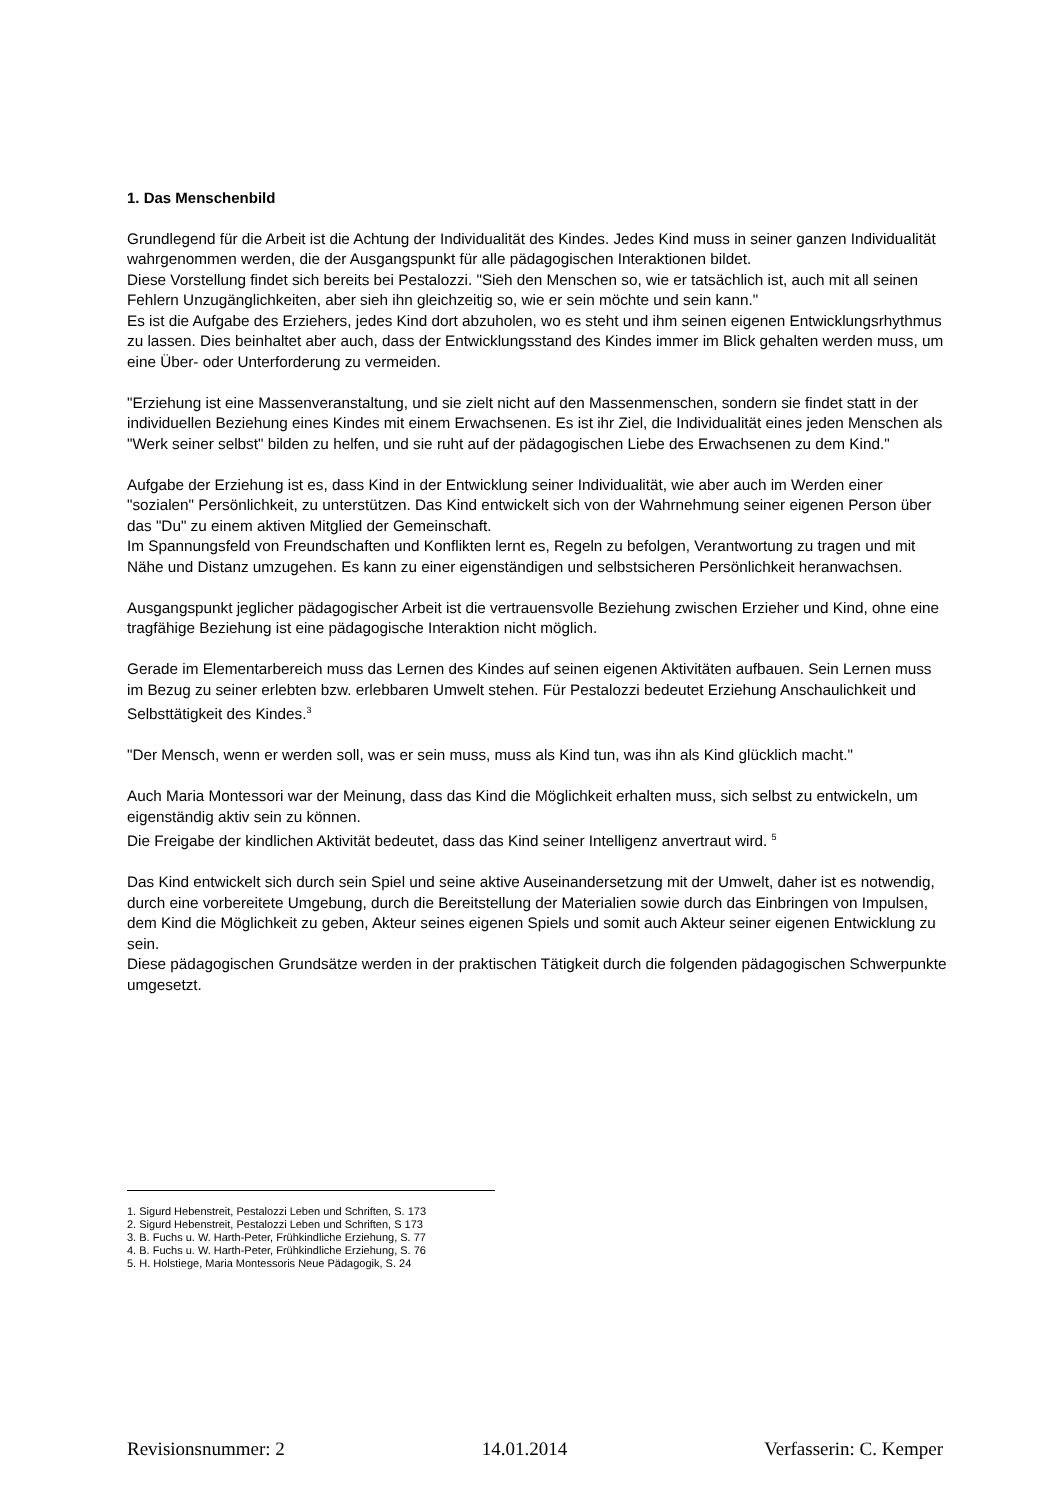1. Das Menschenbild
Grundlegend für die Arbeit ist die Achtung der Individualität des Kindes. Jedes Kind muss in seiner ganzen Individualität wahrgenommen werden, die der Ausgangspunkt für alle pädagogischen Interaktionen bildet.
Diese Vorstellung findet sich bereits bei Pestalozzi. "Sieh den Menschen so, wie er tatsächlich ist, auch mit all seinen Fehlern Unzugänglichkeiten, aber sieh ihn gleichzeitig so, wie er sein möchte und sein kann."
Es ist die Aufgabe des Erziehers, jedes Kind dort abzuholen, wo es steht und ihm seinen eigenen Entwicklungsrhythmus zu lassen. Dies beinhaltet aber auch, dass der Entwicklungsstand des Kindes immer im Blick gehalten werden muss, um eine Über- oder Unterforderung zu vermeiden.
"Erziehung ist eine Massenveranstaltung, und sie zielt nicht auf den Massenmenschen, sondern sie findet statt in der individuellen Beziehung eines Kindes mit einem Erwachsenen. Es ist ihr Ziel, die Individualität eines jeden Menschen als "Werk seiner selbst" bilden zu helfen, und sie ruht auf der pädagogischen Liebe des Erwachsenen zu dem Kind."
Aufgabe der Erziehung ist es, dass Kind in der Entwicklung seiner Individualität, wie aber auch im Werden einer "sozialen" Persönlichkeit, zu unterstützen. Das Kind entwickelt sich von der Wahrnehmung seiner eigenen Person über das "Du" zu einem aktiven Mitglied der Gemeinschaft.
Im Spannungsfeld von Freundschaften und Konflikten lernt es, Regeln zu befolgen, Verantwortung zu tragen und mit Nähe und Distanz umzugehen. Es kann zu einer eigenständigen und selbstsicheren Persönlichkeit heranwachsen.
Ausgangspunkt jeglicher pädagogischer Arbeit ist die vertrauensvolle Beziehung zwischen Erzieher und Kind, ohne eine tragfähige Beziehung ist eine pädagogische Interaktion nicht möglich.
Gerade im Elementarbereich muss das Lernen des Kindes auf seinen eigenen Aktivitäten aufbauen. Sein Lernen muss im Bezug zu seiner erlebten bzw. erlebbaren Umwelt stehen. Für Pestalozzi bedeutet Erziehung Anschaulichkeit und Selbsttätigkeit des Kindes.<sup>3</sup>
"Der Mensch, wenn er werden soll, was er sein muss, muss als Kind tun, was ihn als Kind glücklich macht."
Auch Maria Montessori war der Meinung, dass das Kind die Möglichkeit erhalten muss, sich selbst zu entwickeln, um eigenständig aktiv sein zu können.
Die Freigabe der kindlichen Aktivität bedeutet, dass das Kind seiner Intelligenz anvertraut wird. <sup>5</sup>
Das Kind entwickelt sich durch sein Spiel und seine aktive Auseinandersetzung mit der Umwelt, daher ist es notwendig, durch eine vorbereitete Umgebung, durch die Bereitstellung der Materialien sowie durch das Einbringen von Impulsen, dem Kind die Möglichkeit zu geben, Akteur seines eigenen Spiels und somit auch Akteur seiner eigenen Entwicklung zu sein.
Diese pädagogischen Grundsätze werden in der praktischen Tätigkeit durch die folgenden pädagogischen Schwerpunkte umgesetzt.
1. Sigurd Hebenstreit, Pestalozzi Leben und Schriften, S. 173
2. Sigurd Hebenstreit, Pestalozzi Leben und Schriften, S 173
3. B. Fuchs u. W. Harth-Peter, Frühkindliche Erziehung, S. 77
4. B. Fuchs u. W. Harth-Peter, Frühkindliche Erziehung, S. 76
5. H. Holstiege, Maria Montessoris Neue Pädagogik, S. 24
Revisionsnummer: 2 14.01.2014 Verfasserin: C. Kemper